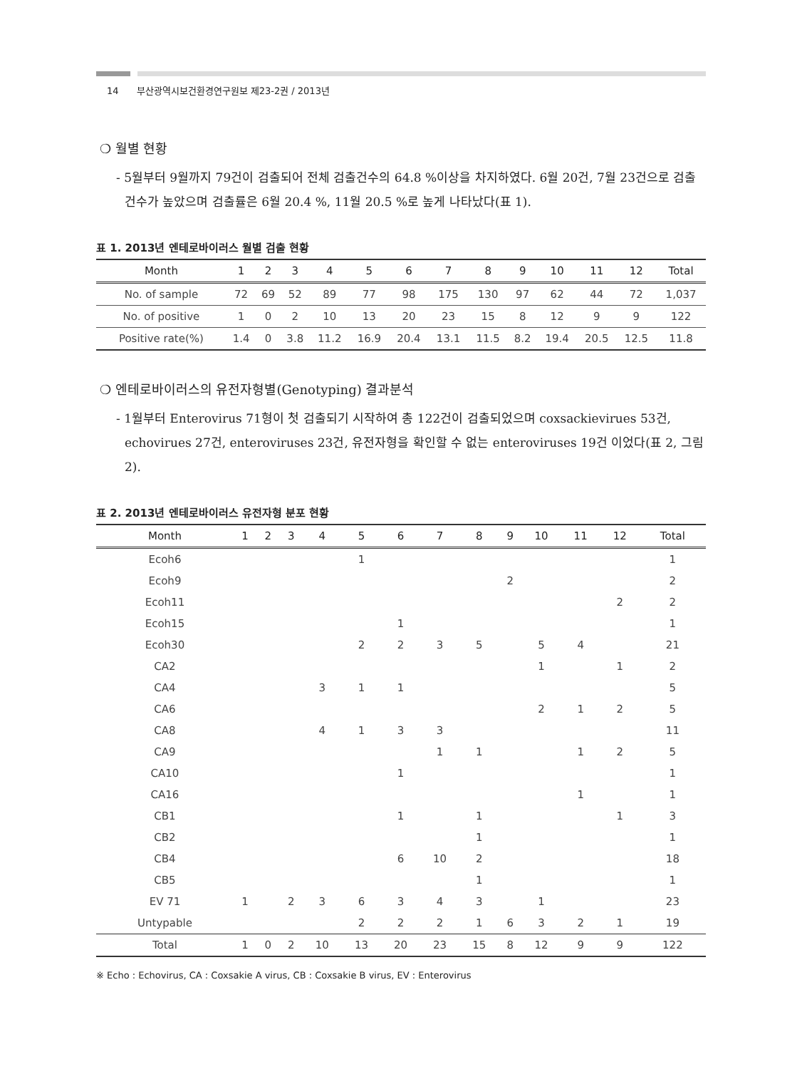14 부산광역시보건환경연구원보 제23-2권 / 2013년
❍ 월별 현황
- 5월부터 9월까지 79건이 검출되어 전체 검출건수의 64.8 %이상을 차지하였다. 6월 20건, 7월 23건으로 검출건수가 높았으며 검출률은 6월 20.4 %, 11월 20.5 %로 높게 나타났다(표 1).
표 1. 2013년 엔테로바이러스 월별 검출 현황
| Month | 1 | 2 | 3 | 4 | 5 | 6 | 7 | 8 | 9 | 10 | 11 | 12 | Total |
| --- | --- | --- | --- | --- | --- | --- | --- | --- | --- | --- | --- | --- | --- |
| No. of sample | 72 | 69 | 52 | 89 | 77 | 98 | 175 | 130 | 97 | 62 | 44 | 72 | 1,037 |
| No. of positive | 1 | 0 | 2 | 10 | 13 | 20 | 23 | 15 | 8 | 12 | 9 | 9 | 122 |
| Positive rate(%) | 1.4 | 0 | 3.8 | 11.2 | 16.9 | 20.4 | 13.1 | 11.5 | 8.2 | 19.4 | 20.5 | 12.5 | 11.8 |
❍ 엔테로바이러스의 유전자형별(Genotyping) 결과분석
- 1월부터 Enterovirus 71형이 첫 검출되기 시작하여 총 122건이 검출되었으며 coxsackievirues 53건, echovirues 27건, enteroviruses 23건, 유전자형을 확인할 수 없는 enteroviruses 19건 이었다(표 2, 그림 2).
표 2. 2013년 엔테로바이러스 유전자형 분포 현황
| Month | 1 | 2 | 3 | 4 | 5 | 6 | 7 | 8 | 9 | 10 | 11 | 12 | Total |
| --- | --- | --- | --- | --- | --- | --- | --- | --- | --- | --- | --- | --- | --- |
| Ecoh6 | | | | | 1 | | | | | | | | 1 |
| Ecoh9 | | | | | | | | | 2 | | | | 2 |
| Ecoh11 | | | | | | | | | | | | 2 | 2 |
| Ecoh15 | | | | | | 1 | | | | | | | 1 |
| Ecoh30 | | | | | 2 | 2 | 3 | 5 | | 5 | 4 | | 21 |
| CA2 | | | | | | | | | | 1 | | 1 | 2 |
| CA4 | | | | 3 | 1 | 1 | | | | | | | 5 |
| CA6 | | | | | | | | | | 2 | 1 | 2 | 5 |
| CA8 | | | | 4 | 1 | 3 | 3 | | | | | | 11 |
| CA9 | | | | | | | 1 | 1 | | | 1 | 2 | 5 |
| CA10 | | | | | | 1 | | | | | | | 1 |
| CA16 | | | | | | | | | | | 1 | | 1 |
| CB1 | | | | | | 1 | | 1 | | | | 1 | 3 |
| CB2 | | | | | | | | 1 | | | | | 1 |
| CB4 | | | | | | 6 | 10 | 2 | | | | | 18 |
| CB5 | | | | | | | | 1 | | | | | 1 |
| EV 71 | 1 | | 2 | 3 | 6 | 3 | 4 | 3 | | 1 | | | 23 |
| Untypable | | | | | 2 | 2 | 2 | 1 | 6 | 3 | 2 | 1 | 19 |
| Total | 1 | 0 | 2 | 10 | 13 | 20 | 23 | 15 | 8 | 12 | 9 | 9 | 122 |
※ Echo : Echovirus, CA : Coxsakie A virus, CB : Coxsakie B virus, EV : Enterovirus